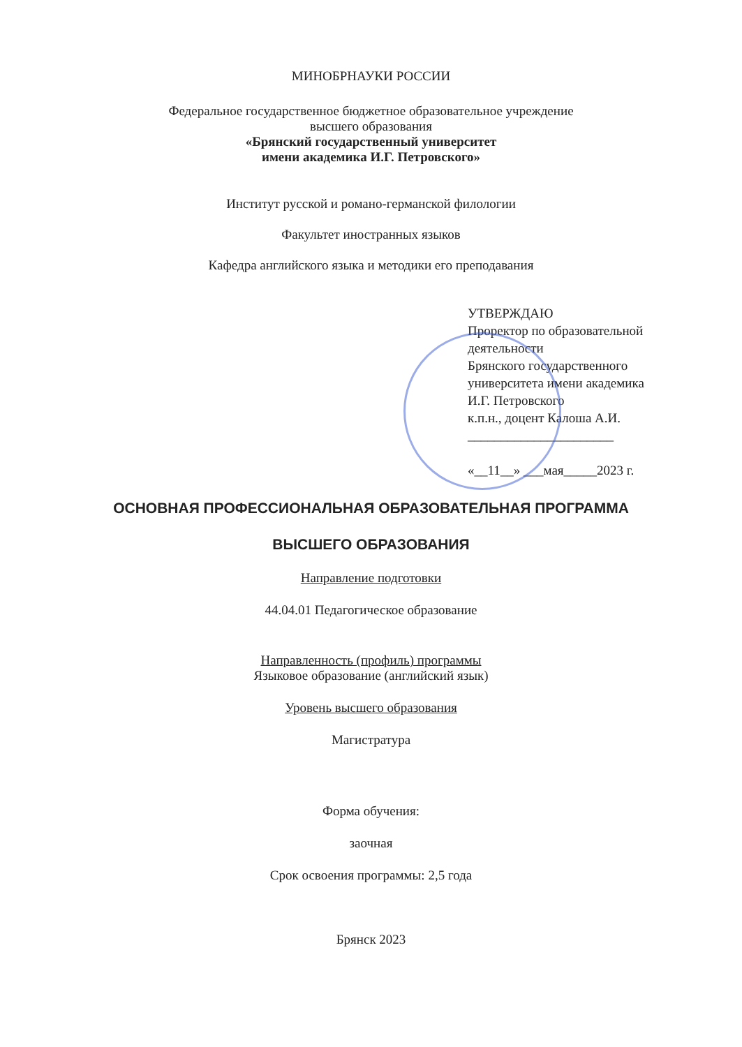МИНОБРНАУКИ РОССИИ
Федеральное государственное бюджетное образовательное учреждение
высшего образования
«Брянский государственный университет
имени академика И.Г. Петровского»
Институт русской и романо-германской филологии
Факультет иностранных языков
Кафедра английского языка и методики его преподавания
УТВЕРЖДАЮ
Проректор по образовательной
деятельности
Брянского государственного
университета имени академика
И.Г. Петровского
к.п.н., доцент Калоша А.И.
______________________
«__11__» ___мая_____2023 г.
ОСНОВНАЯ ПРОФЕССИОНАЛЬНАЯ ОБРАЗОВАТЕЛЬНАЯ ПРОГРАММА
ВЫСШЕГО ОБРАЗОВАНИЯ
Направление подготовки
44.04.01 Педагогическое образование
Направленность (профиль) программы
Языковое образование (английский язык)
Уровень высшего образования
Магистратура
Форма обучения:
заочная
Срок освоения программы: 2,5 года
Брянск 2023